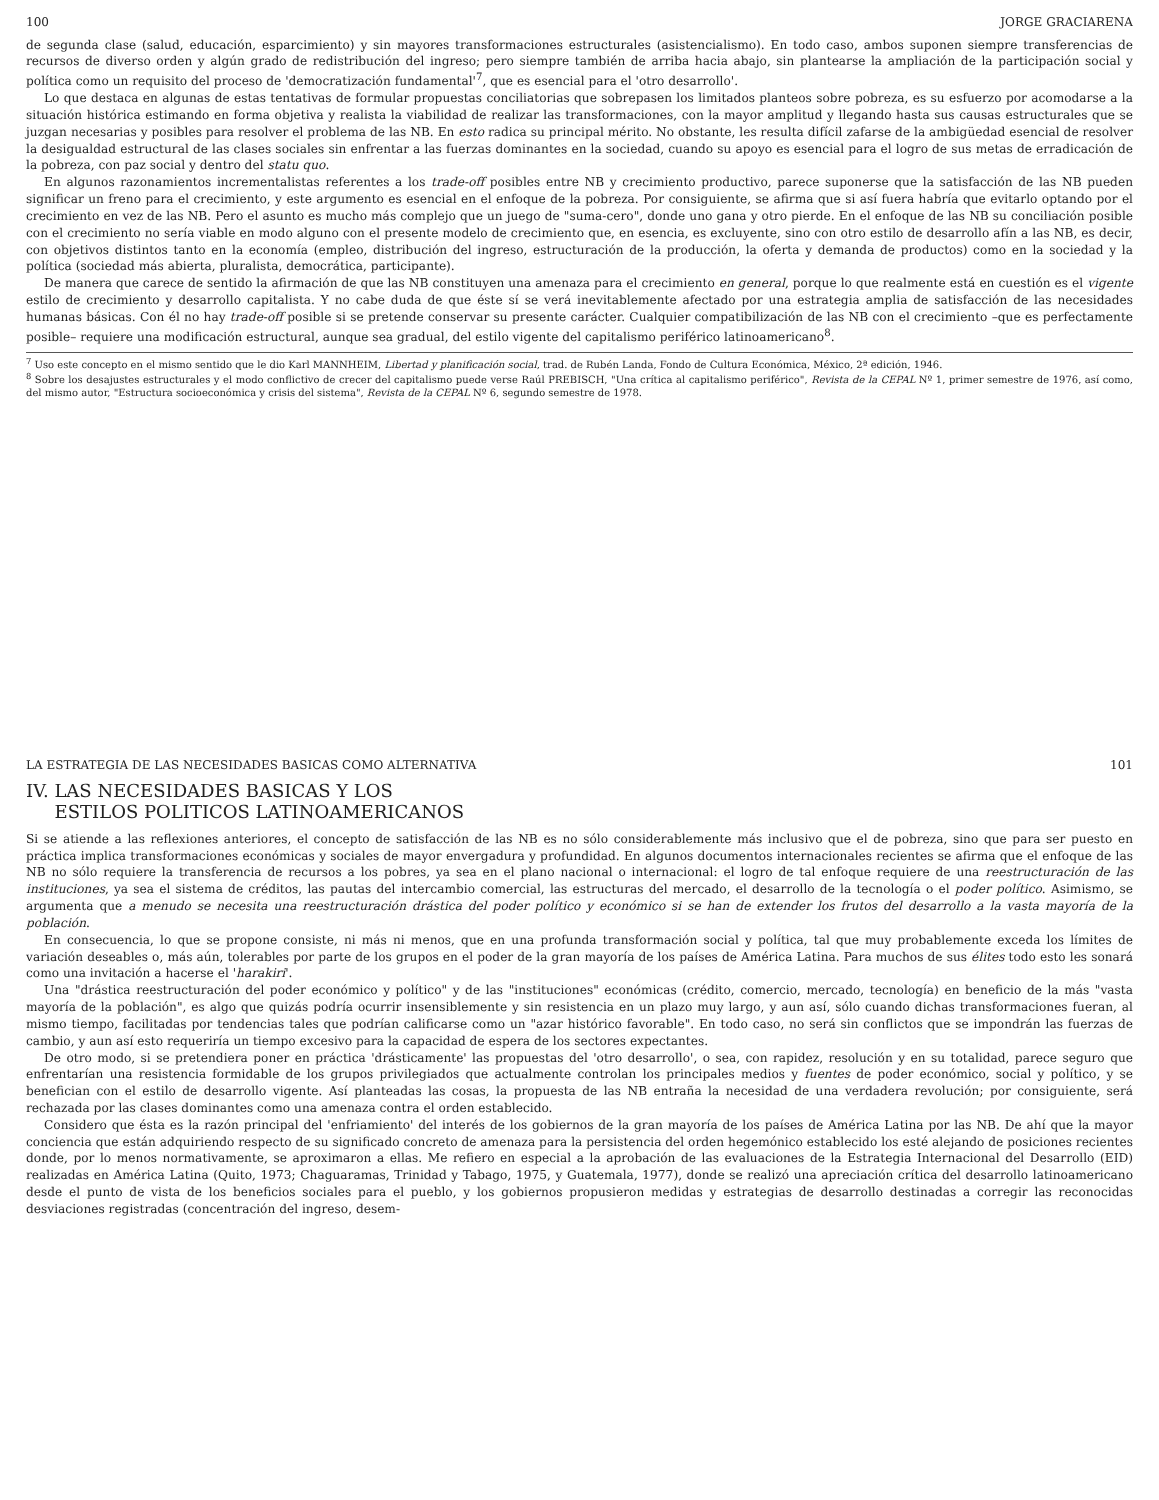100 JORGE GRACIARENA
de segunda clase (salud, educación, esparcimiento) y sin mayores transformaciones estructurales (asistencialismo). En todo caso, ambos suponen siempre transferencias de recursos de diverso orden y algún grado de redistribución del ingreso; pero siempre también de arriba hacia abajo, sin plantearse la ampliación de la participación social y política como un requisito del proceso de 'democratización fundamental'<sup>7</sup>, que es esencial para el 'otro desarrollo'.
Lo que destaca en algunas de estas tentativas de formular propuestas conciliatorias que sobrepasen los limitados planteos sobre pobreza, es su esfuerzo por acomodarse a la situación histórica estimando en forma objetiva y realista la viabilidad de realizar las transformaciones, con la mayor amplitud y llegando hasta sus causas estructurales que se juzgan necesarias y posibles para resolver el problema de las NB. En esto radica su principal mérito. No obstante, les resulta difícil zafarse de la ambigüedad esencial de resolver la desigualdad estructural de las clases sociales sin enfrentar a las fuerzas dominantes en la sociedad, cuando su apoyo es esencial para el logro de sus metas de erradicación de la pobreza, con paz social y dentro del statu quo.
En algunos razonamientos incrementalistas referentes a los trade-off posibles entre NB y crecimiento productivo, parece suponerse que la satisfacción de las NB pueden significar un freno para el crecimiento, y este argumento es esencial en el enfoque de la pobreza. Por consiguiente, se afirma que si así fuera habría que evitarlo optando por el crecimiento en vez de las NB. Pero el asunto es mucho más complejo que un juego de "suma-cero", donde uno gana y otro pierde. En el enfoque de las NB su conciliación posible con el crecimiento no sería viable en modo alguno con el presente modelo de crecimiento que, en esencia, es excluyente, sino con otro estilo de desarrollo afín a las NB, es decir, con objetivos distintos tanto en la economía (empleo, distribución del ingreso, estructuración de la producción, la oferta y demanda de productos) como en la sociedad y la política (sociedad más abierta, pluralista, democrática, participante).
De manera que carece de sentido la afirmación de que las NB constituyen una amenaza para el crecimiento en general, porque lo que realmente está en cuestión es el vigente estilo de crecimiento y desarrollo capitalista. Y no cabe duda de que éste sí se verá inevitablemente afectado por una estrategia amplia de satisfacción de las necesidades humanas básicas. Con él no hay trade-off posible si se pretende conservar su presente carácter. Cualquier compatibilización de las NB con el crecimiento –que es perfectamente posible– requiere una modificación estructural, aunque sea gradual, del estilo vigente del capitalismo periférico latinoamericano<sup>8</sup>.
<sup>7</sup> Uso este concepto en el mismo sentido que le dio Karl MANNHEIM, Libertad y planificación social, trad. de Rubén Landa, Fondo de Cultura Económica, México, 2ª edición, 1946.
<sup>8</sup> Sobre los desajustes estructurales y el modo conflictivo de crecer del capitalismo puede verse Raúl PREBISCH, "Una crítica al capitalismo periférico", Revista de la CEPAL Nº 1, primer semestre de 1976, así como, del mismo autor, "Estructura socioeconómica y crisis del sistema", Revista de la CEPAL Nº 6, segundo semestre de 1978.
LA ESTRATEGIA DE LAS NECESIDADES BASICAS COMO ALTERNATIVA 101
IV. LAS NECESIDADES BASICAS Y LOS
ESTILOS POLITICOS LATINOAMERICANOS
Si se atiende a las reflexiones anteriores, el concepto de satisfacción de las NB es no sólo considerablemente más inclusivo que el de pobreza, sino que para ser puesto en práctica implica transformaciones económicas y sociales de mayor envergadura y profundidad. En algunos documentos internacionales recientes se afirma que el enfoque de las NB no sólo requiere la transferencia de recursos a los pobres, ya sea en el plano nacional o internacional: el logro de tal enfoque requiere de una reestructuración de las instituciones, ya sea el sistema de créditos, las pautas del intercambio comercial, las estructuras del mercado, el desarrollo de la tecnología o el poder político. Asimismo, se argumenta que a menudo se necesita una reestructuración drástica del poder político y económico si se han de extender los frutos del desarrollo a la vasta mayoría de la población.
En consecuencia, lo que se propone consiste, ni más ni menos, que en una profunda transformación social y política, tal que muy probablemente exceda los límites de variación deseables o, más aún, tolerables por parte de los grupos en el poder de la gran mayoría de los países de América Latina. Para muchos de sus élites todo esto les sonará como una invitación a hacerse el 'harakiri'.
Una "drástica reestructuración del poder económico y político" y de las "instituciones" económicas (crédito, comercio, mercado, tecnología) en beneficio de la más "vasta mayoría de la población", es algo que quizás podría ocurrir insensiblemente y sin resistencia en un plazo muy largo, y aun así, sólo cuando dichas transformaciones fueran, al mismo tiempo, facilitadas por tendencias tales que podrían calificarse como un "azar histórico favorable". En todo caso, no será sin conflictos que se impondrán las fuerzas de cambio, y aun así esto requeriría un tiempo excesivo para la capacidad de espera de los sectores expectantes.
De otro modo, si se pretendiera poner en práctica 'drásticamente' las propuestas del 'otro desarrollo', o sea, con rapidez, resolución y en su totalidad, parece seguro que enfrentarían una resistencia formidable de los grupos privilegiados que actualmente controlan los principales medios y fuentes de poder económico, social y político, y se benefician con el estilo de desarrollo vigente. Así planteadas las cosas, la propuesta de las NB entraña la necesidad de una verdadera revolución; por consiguiente, será rechazada por las clases dominantes como una amenaza contra el orden establecido.
Considero que ésta es la razón principal del 'enfriamiento' del interés de los gobiernos de la gran mayoría de los países de América Latina por las NB. De ahí que la mayor conciencia que están adquiriendo respecto de su significado concreto de amenaza para la persistencia del orden hegemónico establecido los esté alejando de posiciones recientes donde, por lo menos normativamente, se aproximaron a ellas. Me refiero en especial a la aprobación de las evaluaciones de la Estrategia Internacional del Desarrollo (EID) realizadas en América Latina (Quito, 1973; Chaguaramas, Trinidad y Tabago, 1975, y Guatemala, 1977), donde se realizó una apreciación crítica del desarrollo latinoamericano desde el punto de vista de los beneficios sociales para el pueblo, y los gobiernos propusieron medidas y estrategias de desarrollo destinadas a corregir las reconocidas desviaciones registradas (concentración del ingreso, desem-